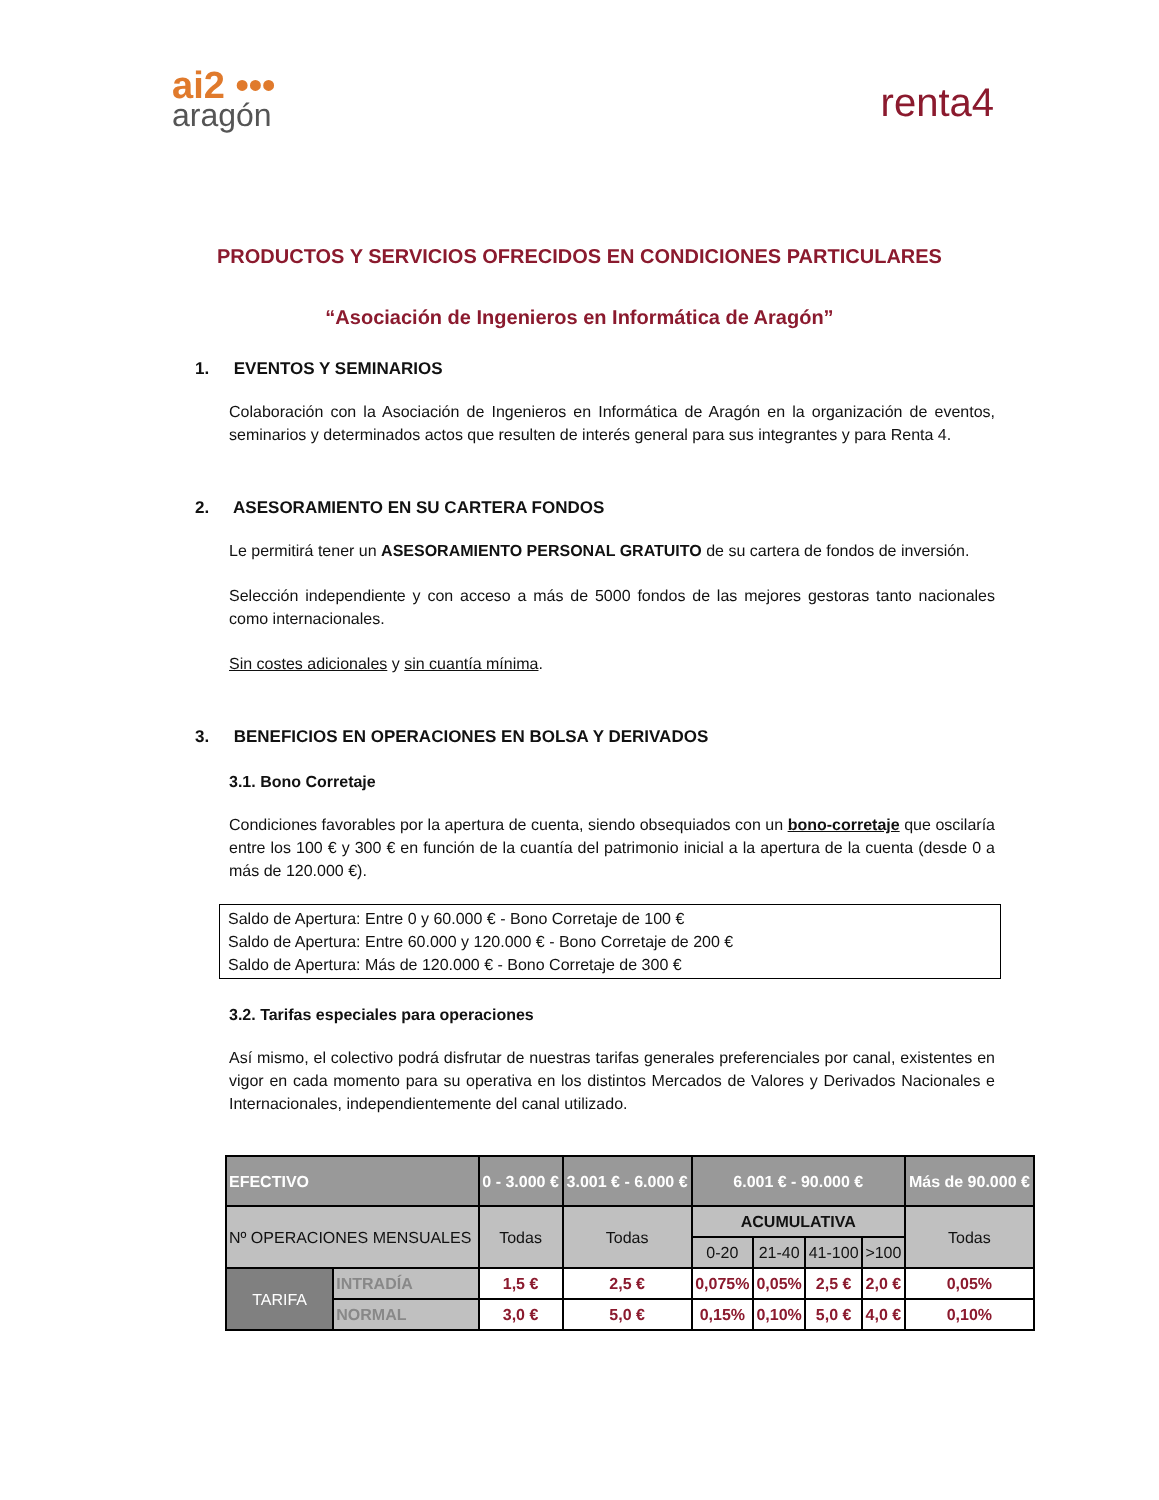ai2 •••
aragón
renta4
PRODUCTOS Y SERVICIOS OFRECIDOS EN CONDICIONES PARTICULARES
“Asociación de Ingenieros en Informática de Aragón”
1. EVENTOS Y SEMINARIOS
Colaboración con la Asociación de Ingenieros en Informática de Aragón en la organización de eventos, seminarios y determinados actos que resulten de interés general para sus integrantes y para Renta 4.
2. ASESORAMIENTO EN SU CARTERA FONDOS
Le permitirá tener un ASESORAMIENTO PERSONAL GRATUITO de su cartera de fondos de inversión.
Selección independiente y con acceso a más de 5000 fondos de las mejores gestoras tanto nacionales como internacionales.
Sin costes adicionales y sin cuantía mínima.
3. BENEFICIOS EN OPERACIONES EN BOLSA Y DERIVADOS
3.1. Bono Corretaje
Condiciones favorables por la apertura de cuenta, siendo obsequiados con un bono-corretaje que oscilaría entre los 100 € y 300 € en función de la cuantía del patrimonio inicial a la apertura de la cuenta (desde 0 a más de 120.000 €).
Saldo de Apertura: Entre 0 y 60.000 € - Bono Corretaje de 100 €
Saldo de Apertura: Entre 60.000 y 120.000 € - Bono Corretaje de 200 €
Saldo de Apertura: Más de 120.000 € - Bono Corretaje de 300 €
3.2. Tarifas especiales para operaciones
Así mismo, el colectivo podrá disfrutar de nuestras tarifas generales preferenciales por canal, existentes en vigor en cada momento para su operativa en los distintos Mercados de Valores y Derivados Nacionales e Internacionales, independientemente del canal utilizado.
| EFECTIVO | | 0 - 3.000 € | 3.001 € - 6.000 € | 6.001 € - 90.000 € | | | | Más de 90.000 € |
| Nº OPERACIONES MENSUALES | | Todas | Todas | ACUMULATIVA | | | | Todas |
| | | | | 0-20 | 21-40 | 41-100 | >100 | |
| TARIFA | INTRADÍA | 1,5 € | 2,5 € | 0,075% | 0,05% | 2,5 € | 2,0 € | 0,05% |
| | NORMAL | 3,0 € | 5,0 € | 0,15% | 0,10% | 5,0 € | 4,0 € | 0,10% |